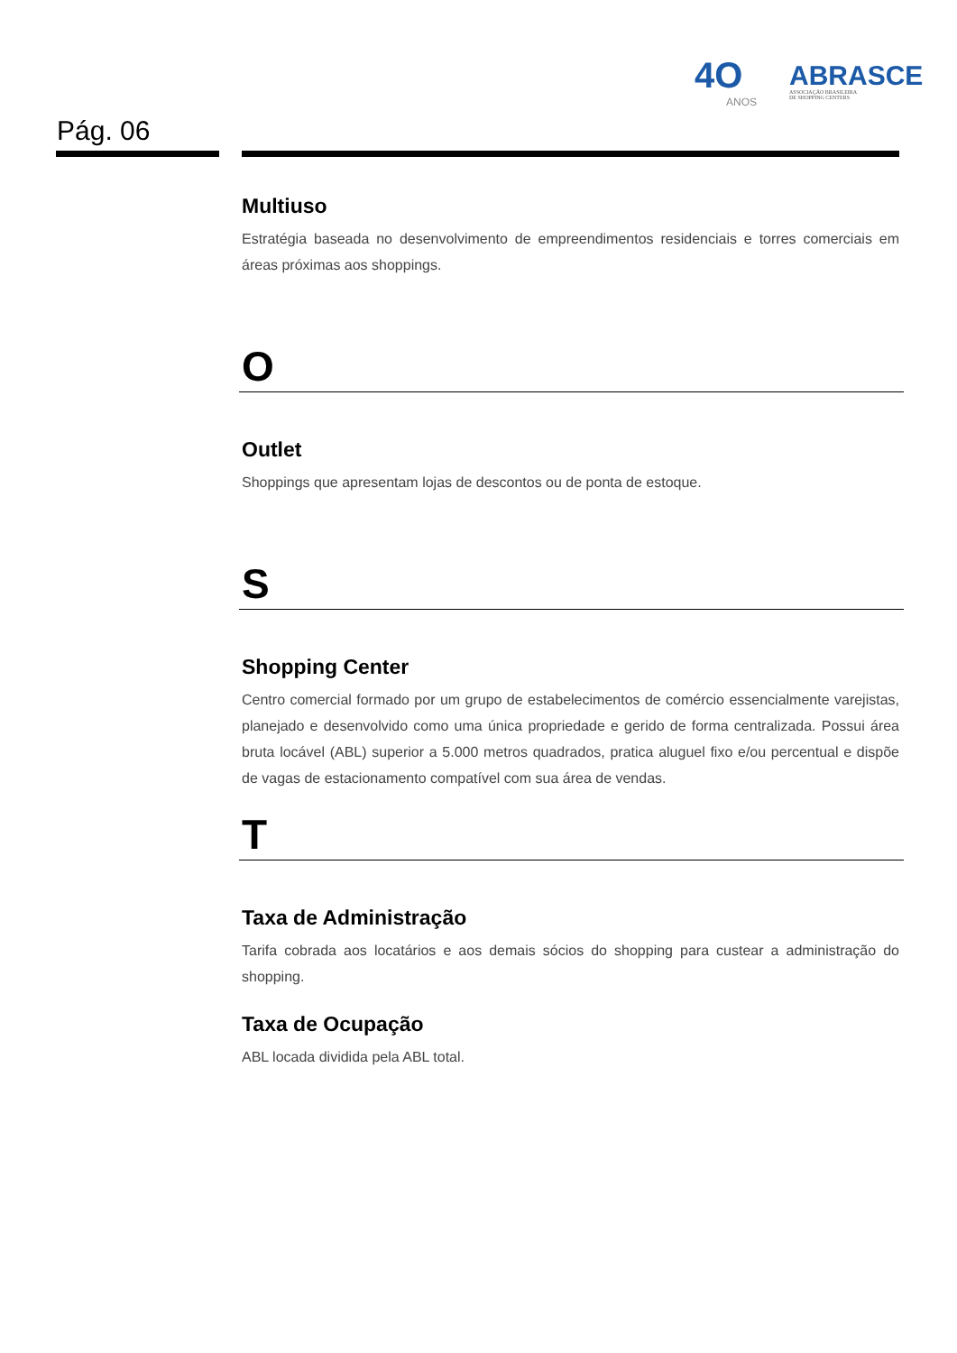4O
ANOS
ABRASCE
ASSOCIAÇÃO BRASILEIRA
DE SHOPPING CENTERS
Pág. 06
Multiuso
Estratégia baseada no desenvolvimento de empreendimentos residenciais e torres comerciais em áreas próximas aos shoppings.
O
Outlet
Shoppings que apresentam lojas de descontos ou de ponta de estoque.
S
Shopping Center
Centro comercial formado por um grupo de estabelecimentos de comércio essencialmente varejistas, planejado e desenvolvido como uma única propriedade e gerido de forma centralizada. Possui área bruta locável (ABL) superior a 5.000 metros quadrados, pratica aluguel fixo e/ou percentual e dispõe de vagas de estacionamento compatível com sua área de vendas.
T
Taxa de Administração
Tarifa cobrada aos locatários e aos demais sócios do shopping para custear a administração do shopping.
Taxa de Ocupação
ABL locada dividida pela ABL total.